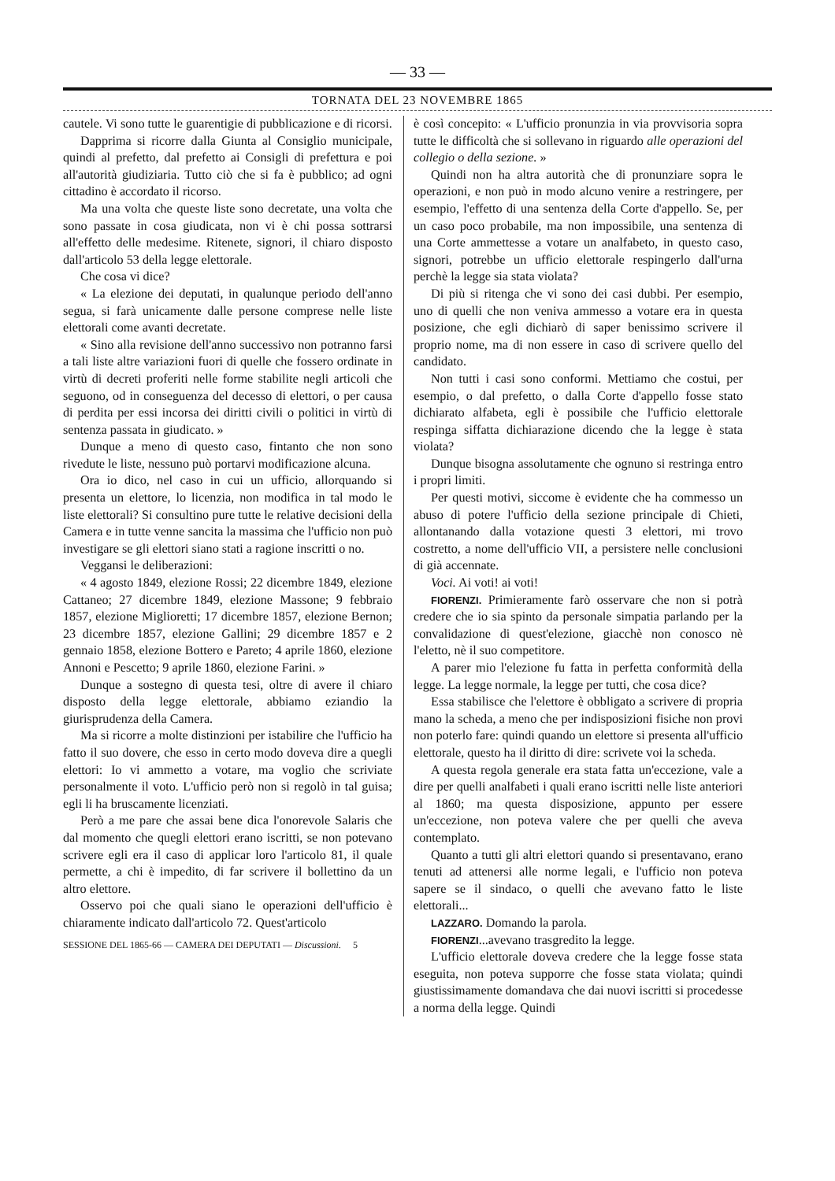— 33 —
TORNATA DEL 23 NOVEMBRE 1865
cautele. Vi sono tutte le guarentigie di pubblicazione e di ricorsi.
Dapprima si ricorre dalla Giunta al Consiglio municipale, quindi al prefetto, dal prefetto ai Consigli di prefettura e poi all'autorità giudiziaria. Tutto ciò che si fa è pubblico; ad ogni cittadino è accordato il ricorso.
Ma una volta che queste liste sono decretate, una volta che sono passate in cosa giudicata, non vi è chi possa sottrarsi all'effetto delle medesime. Ritenete, signori, il chiaro disposto dall'articolo 53 della legge elettorale.
Che cosa vi dice?
« La elezione dei deputati, in qualunque periodo dell'anno segua, si farà unicamente dalle persone comprese nelle liste elettorali come avanti decretate.
« Sino alla revisione dell'anno successivo non potranno farsi a tali liste altre variazioni fuori di quelle che fossero ordinate in virtù di decreti proferiti nelle forme stabilite negli articoli che seguono, od in conseguenza del decesso di elettori, o per causa di perdita per essi incorsa dei diritti civili o politici in virtù di sentenza passata in giudicato. »
Dunque a meno di questo caso, fintanto che non sono rivedute le liste, nessuno può portarvi modificazione alcuna.
Ora io dico, nel caso in cui un ufficio, allorquando si presenta un elettore, lo licenzia, non modifica in tal modo le liste elettorali? Si consultino pure tutte le relative decisioni della Camera e in tutte venne sancita la massima che l'ufficio non può investigare se gli elettori siano stati a ragione inscritti o no.
Veggansi le deliberazioni:
« 4 agosto 1849, elezione Rossi; 22 dicembre 1849, elezione Cattaneo; 27 dicembre 1849, elezione Massone; 9 febbraio 1857, elezione Miglioretti; 17 dicembre 1857, elezione Bernon; 23 dicembre 1857, elezione Gallini; 29 dicembre 1857 e 2 gennaio 1858, elezione Bottero e Pareto; 4 aprile 1860, elezione Annoni e Pescetto; 9 aprile 1860, elezione Farini. »
Dunque a sostegno di questa tesi, oltre di avere il chiaro disposto della legge elettorale, abbiamo eziandio la giurisprudenza della Camera.
Ma si ricorre a molte distinzioni per istabilire che l'ufficio ha fatto il suo dovere, che esso in certo modo doveva dire a quegli elettori: Io vi ammetto a votare, ma voglio che scriviate personalmente il voto. L'ufficio però non si regolò in tal guisa; egli li ha bruscamente licenziati.
Però a me pare che assai bene dica l'onorevole Salaris che dal momento che quegli elettori erano iscritti, se non potevano scrivere egli era il caso di applicar loro l'articolo 81, il quale permette, a chi è impedito, di far scrivere il bollettino da un altro elettore.
Osservo poi che quali siano le operazioni dell'ufficio è chiaramente indicato dall'articolo 72. Quest'articolo
SESSIONE DEL 1865-66 — CAMERA DEI DEPUTATI — Discussioni. 5
è così concepito: « L'ufficio pronunzia in via provvisoria sopra tutte le difficoltà che si sollevano in riguardo alle operazioni del collegio o della sezione. »
Quindi non ha altra autorità che di pronunziare sopra le operazioni, e non può in modo alcuno venire a restringere, per esempio, l'effetto di una sentenza della Corte d'appello. Se, per un caso poco probabile, ma non impossibile, una sentenza di una Corte ammettesse a votare un analfabeto, in questo caso, signori, potrebbe un ufficio elettorale respingerlo dall'urna perchè la legge sia stata violata?
Di più si ritenga che vi sono dei casi dubbi. Per esempio, uno di quelli che non veniva ammesso a votare era in questa posizione, che egli dichiarò di saper benissimo scrivere il proprio nome, ma di non essere in caso di scrivere quello del candidato.
Non tutti i casi sono conformi. Mettiamo che costui, per esempio, o dal prefetto, o dalla Corte d'appello fosse stato dichiarato alfabeta, egli è possibile che l'ufficio elettorale respinga siffatta dichiarazione dicendo che la legge è stata violata?
Dunque bisogna assolutamente che ognuno si restringa entro i propri limiti.
Per questi motivi, siccome è evidente che ha commesso un abuso di potere l'ufficio della sezione principale di Chieti, allontanando dalla votazione questi 3 elettori, mi trovo costretto, a nome dell'ufficio VII, a persistere nelle conclusioni di già accennate.
Voci. Ai voti! ai voti!
FIORENZI. Primieramente farò osservare che non si potrà credere che io sia spinto da personale simpatia parlando per la convalidazione di quest'elezione, giacchè non conosco nè l'eletto, nè il suo competitore.
A parer mio l'elezione fu fatta in perfetta conformità della legge. La legge normale, la legge per tutti, che cosa dice?
Essa stabilisce che l'elettore è obbligato a scrivere di propria mano la scheda, a meno che per indisposizioni fisiche non provi non poterlo fare: quindi quando un elettore si presenta all'ufficio elettorale, questo ha il diritto di dire: scrivete voi la scheda.
A questa regola generale era stata fatta un'eccezione, vale a dire per quelli analfabeti i quali erano iscritti nelle liste anteriori al 1860; ma questa disposizione, appunto per essere un'eccezione, non poteva valere che per quelli che aveva contemplato.
Quanto a tutti gli altri elettori quando si presentavano, erano tenuti ad attenersi alle norme legali, e l'ufficio non poteva sapere se il sindaco, o quelli che avevano fatto le liste elettorali...
LAZZARO. Domando la parola.
FIORENZI...avevano trasgredito la legge.
L'ufficio elettorale doveva credere che la legge fosse stata eseguita, non poteva supporre che fosse stata violata; quindi giustissimamente domandava che dai nuovi iscritti si procedesse a norma della legge. Quindi